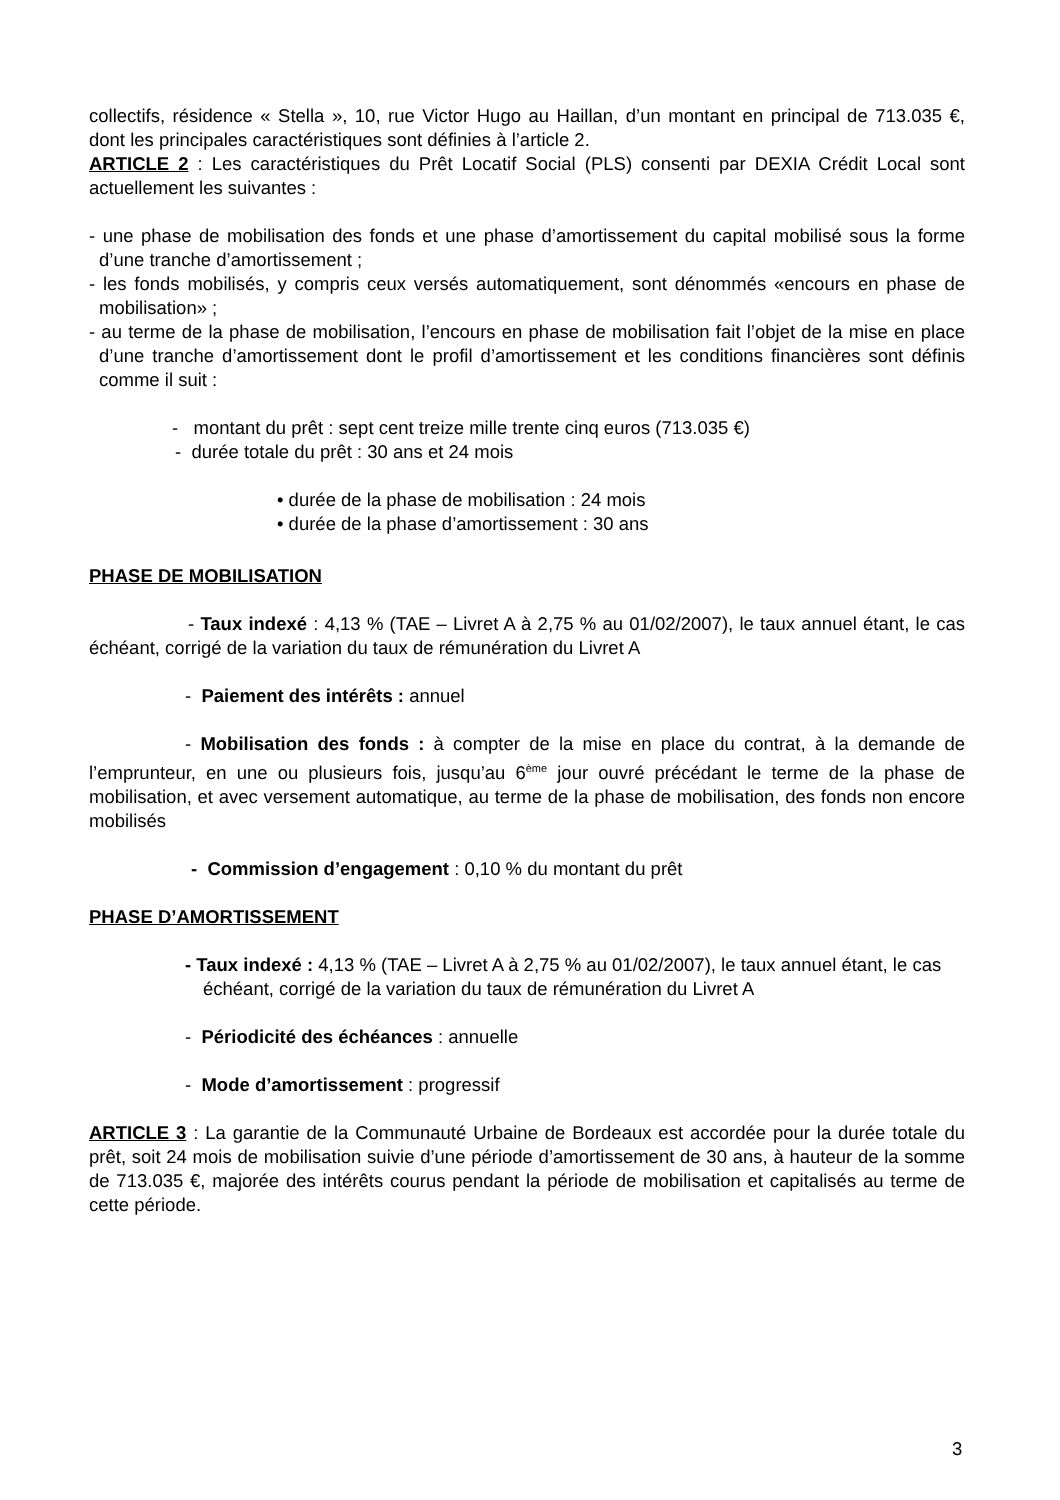collectifs, résidence « Stella », 10, rue Victor Hugo au Haillan, d’un montant en principal de 713.035 €, dont les principales caractéristiques sont définies à l’article 2.
ARTICLE 2 : Les caractéristiques du Prêt Locatif Social (PLS) consenti par DEXIA Crédit Local sont actuellement les suivantes :
- une phase de mobilisation des fonds et une phase d’amortissement du capital mobilisé sous la forme d’une tranche d’amortissement ;
- les fonds mobilisés, y compris ceux versés automatiquement, sont dénommés «encours en phase de mobilisation» ;
- au terme de la phase de mobilisation, l’encours en phase de mobilisation fait l’objet de la mise en place d’une tranche d’amortissement dont le profil d’amortissement et les conditions financières sont définis comme il suit :
- montant du prêt : sept cent treize mille trente cinq euros (713.035 €)
- durée totale du prêt : 30 ans et 24 mois
• durée de la phase de mobilisation : 24 mois
• durée de la phase d’amortissement : 30 ans
PHASE DE MOBILISATION
- Taux indexé : 4,13 % (TAE – Livret A à 2,75 % au 01/02/2007), le taux annuel étant, le cas échéant, corrigé de la variation du taux de rémunération du Livret A
- Paiement des intérêts : annuel
- Mobilisation des fonds : à compter de la mise en place du contrat, à la demande de l’emprunteur, en une ou plusieurs fois, jusqu’au 6<sup>ème</sup> jour ouvré précédant le terme de la phase de mobilisation, et avec versement automatique, au terme de la phase de mobilisation, des fonds non encore mobilisés
- Commission d’engagement : 0,10 % du montant du prêt
PHASE D’AMORTISSEMENT
- Taux indexé : 4,13 % (TAE – Livret A à 2,75 % au 01/02/2007), le taux annuel étant, le cas échéant, corrigé de la variation du taux de rémunération du Livret A
- Périodicité des échéances : annuelle
- Mode d’amortissement : progressif
ARTICLE 3 : La garantie de la Communauté Urbaine de Bordeaux est accordée pour la durée totale du prêt, soit 24 mois de mobilisation suivie d’une période d’amortissement de 30 ans, à hauteur de la somme de 713.035 €, majorée des intérêts courus pendant la période de mobilisation et capitalisés au terme de cette période.
3